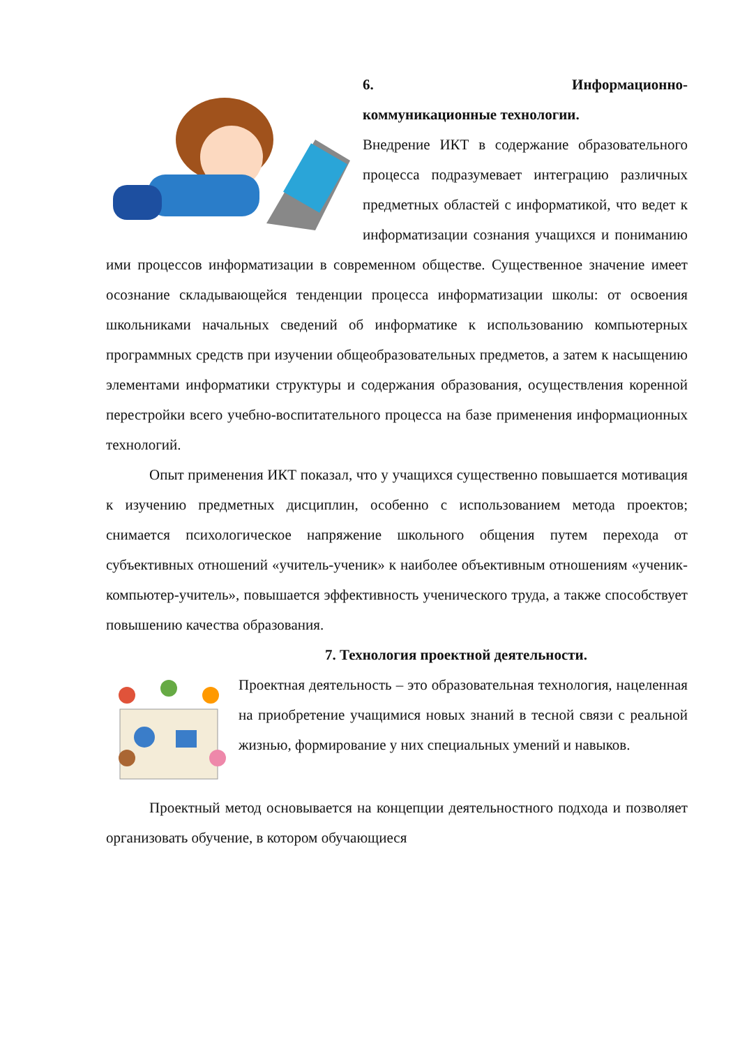6. Информационно-
коммуникационные технологии.
Внедрение ИКТ в содержание образовательного процесса подразумевает интеграцию различных предметных областей с информатикой, что ведет к информатизации сознания учащихся и пониманию ими процессов информатизации в современном обществе. Существенное значение имеет осознание складывающейся тенденции процесса информатизации школы: от освоения школьниками начальных сведений об информатике к использованию компьютерных программных средств при изучении общеобразовательных предметов, а затем к насыщению элементами информатики структуры и содержания образования, осуществления коренной перестройки всего учебно-воспитательного процесса на базе применения информационных технологий.
Опыт применения ИКТ показал, что у учащихся существенно повышается мотивация к изучению предметных дисциплин, особенно с использованием метода проектов; снимается психологическое напряжение школьного общения путем перехода от субъективных отношений «учитель-ученик» к наиболее объективным отношениям «ученик-компьютер-учитель», повышается эффективность ученического труда, а также способствует повышению качества образования.
7. Технология проектной деятельности.
Проектная деятельность – это образовательная технология, нацеленная на приобретение учащимися новых знаний в тесной связи с реальной жизнью, формирование у них специальных умений и навыков.
Проектный метод основывается на концепции деятельностного подхода и позволяет организовать обучение, в котором обучающиеся